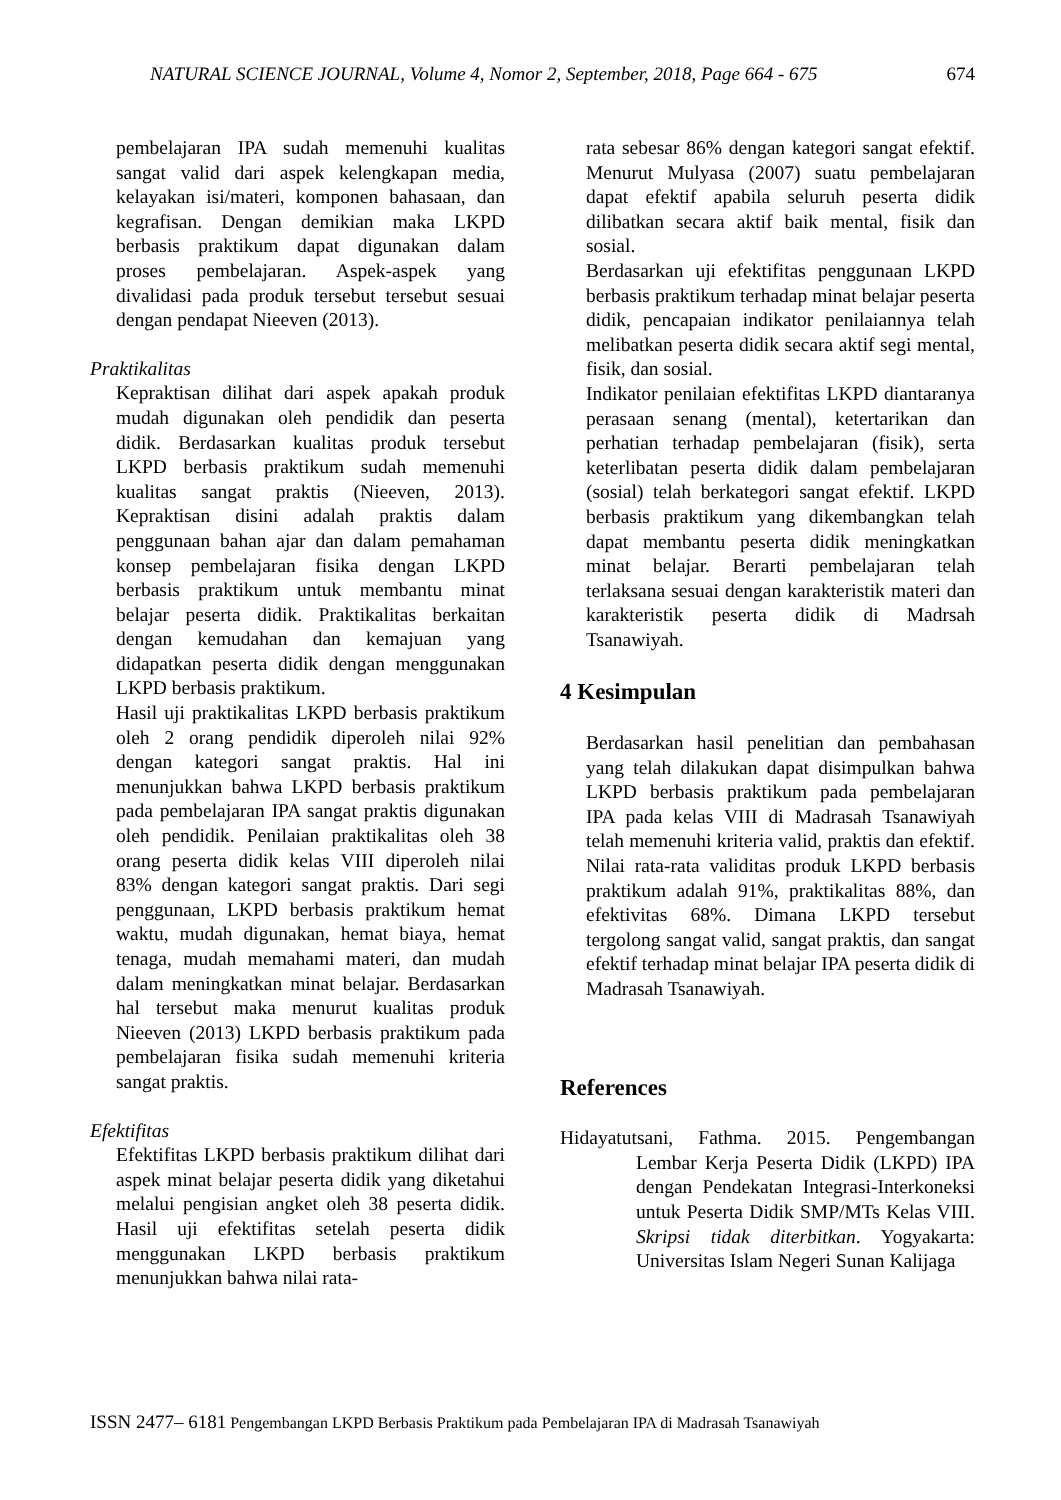NATURAL SCIENCE JOURNAL, Volume 4, Nomor 2, September, 2018, Page 664 - 675 674
pembelajaran IPA sudah memenuhi kualitas sangat valid dari aspek kelengkapan media, kelayakan isi/materi, komponen bahasaan, dan kegrafisan. Dengan demikian maka LKPD berbasis praktikum dapat digunakan dalam proses pembelajaran. Aspek-aspek yang divalidasi pada produk tersebut tersebut sesuai dengan pendapat Nieeven (2013).
Praktikalitas
Kepraktisan dilihat dari aspek apakah produk mudah digunakan oleh pendidik dan peserta didik. Berdasarkan kualitas produk tersebut LKPD berbasis praktikum sudah memenuhi kualitas sangat praktis (Nieeven, 2013). Kepraktisan disini adalah praktis dalam penggunaan bahan ajar dan dalam pemahaman konsep pembelajaran fisika dengan LKPD berbasis praktikum untuk membantu minat belajar peserta didik. Praktikalitas berkaitan dengan kemudahan dan kemajuan yang didapatkan peserta didik dengan menggunakan LKPD berbasis praktikum.
Hasil uji praktikalitas LKPD berbasis praktikum oleh 2 orang pendidik diperoleh nilai 92% dengan kategori sangat praktis. Hal ini menunjukkan bahwa LKPD berbasis praktikum pada pembelajaran IPA sangat praktis digunakan oleh pendidik. Penilaian praktikalitas oleh 38 orang peserta didik kelas VIII diperoleh nilai 83% dengan kategori sangat praktis. Dari segi penggunaan, LKPD berbasis praktikum hemat waktu, mudah digunakan, hemat biaya, hemat tenaga, mudah memahami materi, dan mudah dalam meningkatkan minat belajar. Berdasarkan hal tersebut maka menurut kualitas produk Nieeven (2013) LKPD berbasis praktikum pada pembelajaran fisika sudah memenuhi kriteria sangat praktis.
Efektifitas
Efektifitas LKPD berbasis praktikum dilihat dari aspek minat belajar peserta didik yang diketahui melalui pengisian angket oleh 38 peserta didik. Hasil uji efektifitas setelah peserta didik menggunakan LKPD berbasis praktikum menunjukkan bahwa nilai rata-
rata sebesar 86% dengan kategori sangat efektif. Menurut Mulyasa (2007) suatu pembelajaran dapat efektif apabila seluruh peserta didik dilibatkan secara aktif baik mental, fisik dan sosial.
Berdasarkan uji efektifitas penggunaan LKPD berbasis praktikum terhadap minat belajar peserta didik, pencapaian indikator penilaiannya telah melibatkan peserta didik secara aktif segi mental, fisik, dan sosial.
Indikator penilaian efektifitas LKPD diantaranya perasaan senang (mental), ketertarikan dan perhatian terhadap pembelajaran (fisik), serta keterlibatan peserta didik dalam pembelajaran (sosial) telah berkategori sangat efektif. LKPD berbasis praktikum yang dikembangkan telah dapat membantu peserta didik meningkatkan minat belajar. Berarti pembelajaran telah terlaksana sesuai dengan karakteristik materi dan karakteristik peserta didik di Madrsah Tsanawiyah.
4 Kesimpulan
Berdasarkan hasil penelitian dan pembahasan yang telah dilakukan dapat disimpulkan bahwa LKPD berbasis praktikum pada pembelajaran IPA pada kelas VIII di Madrasah Tsanawiyah telah memenuhi kriteria valid, praktis dan efektif. Nilai rata-rata validitas produk LKPD berbasis praktikum adalah 91%, praktikalitas 88%, dan efektivitas 68%. Dimana LKPD tersebut tergolong sangat valid, sangat praktis, dan sangat efektif terhadap minat belajar IPA peserta didik di Madrasah Tsanawiyah.
References
Hidayatutsani, Fathma. 2015. Pengembangan Lembar Kerja Peserta Didik (LKPD) IPA dengan Pendekatan Integrasi-Interkoneksi untuk Peserta Didik SMP/MTs Kelas VIII. Skripsi tidak diterbitkan. Yogyakarta: Universitas Islam Negeri Sunan Kalijaga
ISSN 2477– 6181 Pengembangan LKPD Berbasis Praktikum pada Pembelajaran IPA di Madrasah Tsanawiyah